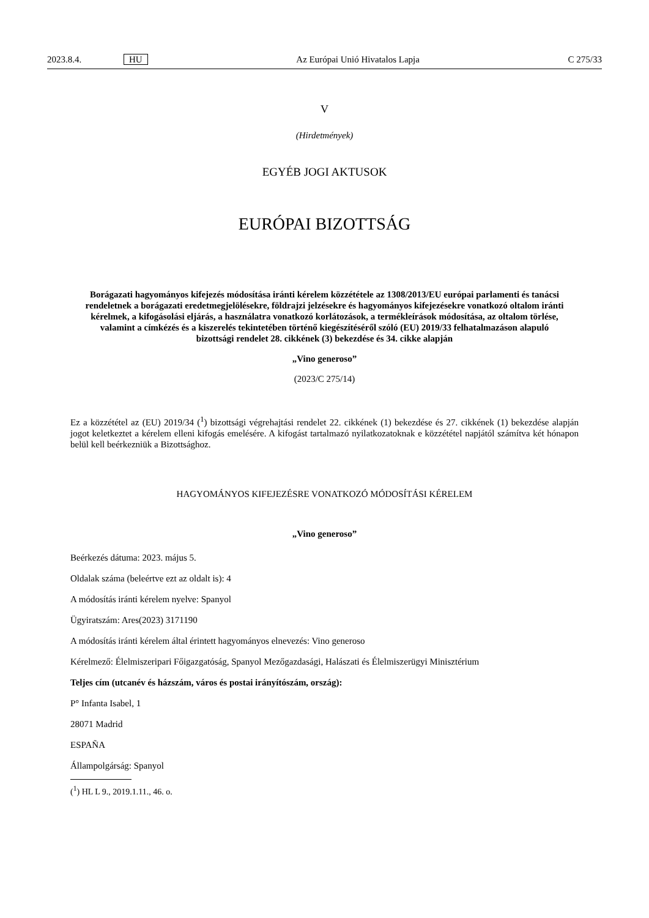2023.8.4. HU Az Európai Unió Hivatalos Lapja C 275/33
V
(Hirdetmények)
EGYÉB JOGI AKTUSOK
EURÓPAI BIZOTTSÁG
Borágazati hagyományos kifejezés módosítása iránti kérelem közzététele az 1308/2013/EU európai parlamenti és tanácsi rendeletnek a borágazati eredetmegjelölésekre, földrajzi jelzésekre és hagyományos kifejezésekre vonatkozó oltalom iránti kérelmek, a kifogásolási eljárás, a használatra vonatkozó korlátozások, a termékleírások módosítása, az oltalom törlése, valamint a címkézés és a kiszerelés tekintetében történő kiegészítéséről szóló (EU) 2019/33 felhatalmazáson alapuló bizottsági rendelet 28. cikkének (3) bekezdése és 34. cikke alapján
„Vino generoso”
(2023/C 275/14)
Ez a közzététel az (EU) 2019/34 (<sup>1</sup>) bizottsági végrehajtási rendelet 22. cikkének (1) bekezdése és 27. cikkének (1) bekezdése alapján jogot keletkeztet a kérelem elleni kifogás emelésére. A kifogást tartalmazó nyilatkozatoknak e közzététel napjától számítva két hónapon belül kell beérkezniük a Bizottsághoz.
HAGYOMÁNYOS KIFEJEZÉSRE VONATKOZÓ MÓDOSÍTÁSI KÉRELEM
„Vino generoso”
Beérkezés dátuma: 2023. május 5.
Oldalak száma (beleértve ezt az oldalt is): 4
A módosítás iránti kérelem nyelve: Spanyol
Ügyiratszám: Ares(2023) 3171190
A módosítás iránti kérelem által érintett hagyományos elnevezés: Vino generoso
Kérelmező: Élelmiszeripari Főigazgatóság, Spanyol Mezőgazdasági, Halászati és Élelmiszerügyi Minisztérium
Teljes cím (utcanév és házszám, város és postai irányítószám, ország):
P° Infanta Isabel, 1
28071 Madrid
ESPAÑA
Állampolgárság: Spanyol
(<sup>1</sup>) HL L 9., 2019.1.11., 46. o.